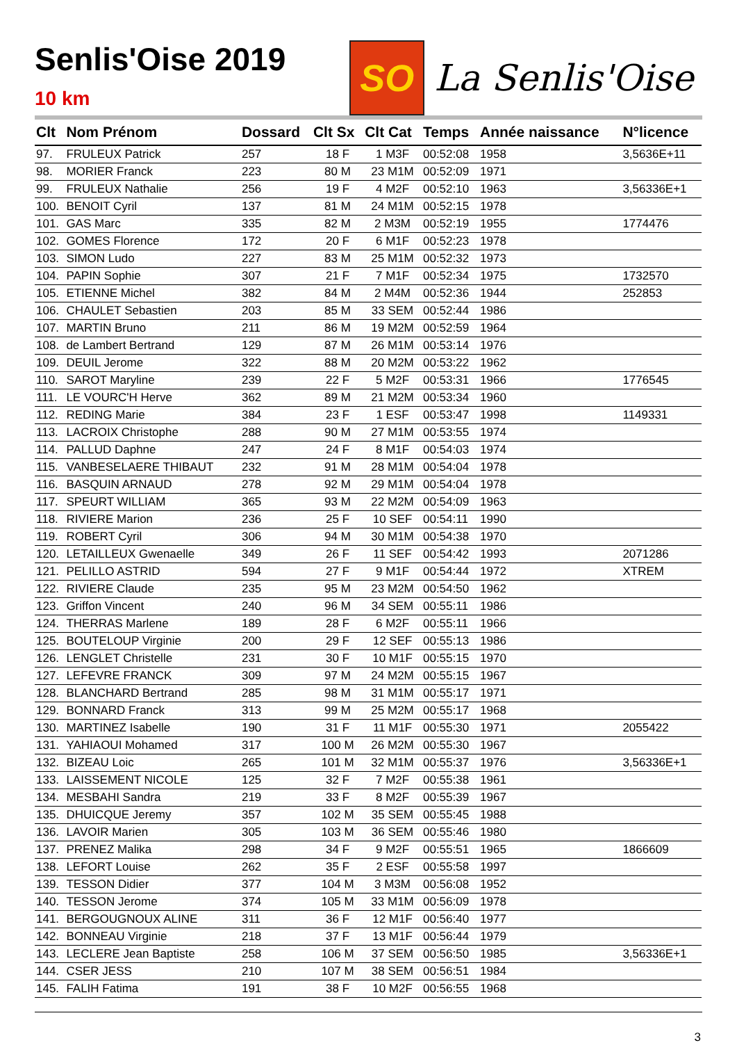Senlis'Oise 2019
10 km
SO
La Senlis'Oise
| Clt | Nom Prénom | Dossard | Clt Sx | Clt Cat | Temps | Année naissance | N°licence |
| --- | --- | --- | --- | --- | --- | --- | --- |
| 97. | FRULEUX Patrick | 257 | 18 F | 1 M3F | 00:52:08 | 1958 | 3,5636E+11 |
| 98. | MORIER Franck | 223 | 80 M | 23 M1M | 00:52:09 | 1971 | |
| 99. | FRULEUX Nathalie | 256 | 19 F | 4 M2F | 00:52:10 | 1963 | 3,56336E+1 |
| 100. | BENOIT Cyril | 137 | 81 M | 24 M1M | 00:52:15 | 1978 | |
| 101. | GAS Marc | 335 | 82 M | 2 M3M | 00:52:19 | 1955 | 1774476 |
| 102. | GOMES Florence | 172 | 20 F | 6 M1F | 00:52:23 | 1978 | |
| 103. | SIMON Ludo | 227 | 83 M | 25 M1M | 00:52:32 | 1973 | |
| 104. | PAPIN Sophie | 307 | 21 F | 7 M1F | 00:52:34 | 1975 | 1732570 |
| 105. | ETIENNE Michel | 382 | 84 M | 2 M4M | 00:52:36 | 1944 | 252853 |
| 106. | CHAULET Sebastien | 203 | 85 M | 33 SEM | 00:52:44 | 1986 | |
| 107. | MARTIN Bruno | 211 | 86 M | 19 M2M | 00:52:59 | 1964 | |
| 108. | de Lambert Bertrand | 129 | 87 M | 26 M1M | 00:53:14 | 1976 | |
| 109. | DEUIL Jerome | 322 | 88 M | 20 M2M | 00:53:22 | 1962 | |
| 110. | SAROT Maryline | 239 | 22 F | 5 M2F | 00:53:31 | 1966 | 1776545 |
| 111. | LE VOURC'H Herve | 362 | 89 M | 21 M2M | 00:53:34 | 1960 | |
| 112. | REDING Marie | 384 | 23 F | 1 ESF | 00:53:47 | 1998 | 1149331 |
| 113. | LACROIX Christophe | 288 | 90 M | 27 M1M | 00:53:55 | 1974 | |
| 114. | PALLUD Daphne | 247 | 24 F | 8 M1F | 00:54:03 | 1974 | |
| 115. | VANBESELAERE THIBAUT | 232 | 91 M | 28 M1M | 00:54:04 | 1978 | |
| 116. | BASQUIN ARNAUD | 278 | 92 M | 29 M1M | 00:54:04 | 1978 | |
| 117. | SPEURT WILLIAM | 365 | 93 M | 22 M2M | 00:54:09 | 1963 | |
| 118. | RIVIERE Marion | 236 | 25 F | 10 SEF | 00:54:11 | 1990 | |
| 119. | ROBERT Cyril | 306 | 94 M | 30 M1M | 00:54:38 | 1970 | |
| 120. | LETAILLEUX Gwenaelle | 349 | 26 F | 11 SEF | 00:54:42 | 1993 | 2071286 |
| 121. | PELILLO ASTRID | 594 | 27 F | 9 M1F | 00:54:44 | 1972 | XTREM |
| 122. | RIVIERE Claude | 235 | 95 M | 23 M2M | 00:54:50 | 1962 | |
| 123. | Griffon Vincent | 240 | 96 M | 34 SEM | 00:55:11 | 1986 | |
| 124. | THERRAS Marlene | 189 | 28 F | 6 M2F | 00:55:11 | 1966 | |
| 125. | BOUTELOUP Virginie | 200 | 29 F | 12 SEF | 00:55:13 | 1986 | |
| 126. | LENGLET Christelle | 231 | 30 F | 10 M1F | 00:55:15 | 1970 | |
| 127. | LEFEVRE FRANCK | 309 | 97 M | 24 M2M | 00:55:15 | 1967 | |
| 128. | BLANCHARD Bertrand | 285 | 98 M | 31 M1M | 00:55:17 | 1971 | |
| 129. | BONNARD Franck | 313 | 99 M | 25 M2M | 00:55:17 | 1968 | |
| 130. | MARTINEZ Isabelle | 190 | 31 F | 11 M1F | 00:55:30 | 1971 | 2055422 |
| 131. | YAHIAOUI Mohamed | 317 | 100 M | 26 M2M | 00:55:30 | 1967 | |
| 132. | BIZEAU Loic | 265 | 101 M | 32 M1M | 00:55:37 | 1976 | 3,56336E+1 |
| 133. | LAISSEMENT NICOLE | 125 | 32 F | 7 M2F | 00:55:38 | 1961 | |
| 134. | MESBAHI Sandra | 219 | 33 F | 8 M2F | 00:55:39 | 1967 | |
| 135. | DHUICQUE Jeremy | 357 | 102 M | 35 SEM | 00:55:45 | 1988 | |
| 136. | LAVOIR Marien | 305 | 103 M | 36 SEM | 00:55:46 | 1980 | |
| 137. | PRENEZ Malika | 298 | 34 F | 9 M2F | 00:55:51 | 1965 | 1866609 |
| 138. | LEFORT Louise | 262 | 35 F | 2 ESF | 00:55:58 | 1997 | |
| 139. | TESSON Didier | 377 | 104 M | 3 M3M | 00:56:08 | 1952 | |
| 140. | TESSON Jerome | 374 | 105 M | 33 M1M | 00:56:09 | 1978 | |
| 141. | BERGOUGNOUX ALINE | 311 | 36 F | 12 M1F | 00:56:40 | 1977 | |
| 142. | BONNEAU Virginie | 218 | 37 F | 13 M1F | 00:56:44 | 1979 | |
| 143. | LECLERE Jean Baptiste | 258 | 106 M | 37 SEM | 00:56:50 | 1985 | 3,56336E+1 |
| 144. | CSER JESS | 210 | 107 M | 38 SEM | 00:56:51 | 1984 | |
| 145. | FALIH Fatima | 191 | 38 F | 10 M2F | 00:56:55 | 1968 | |
3